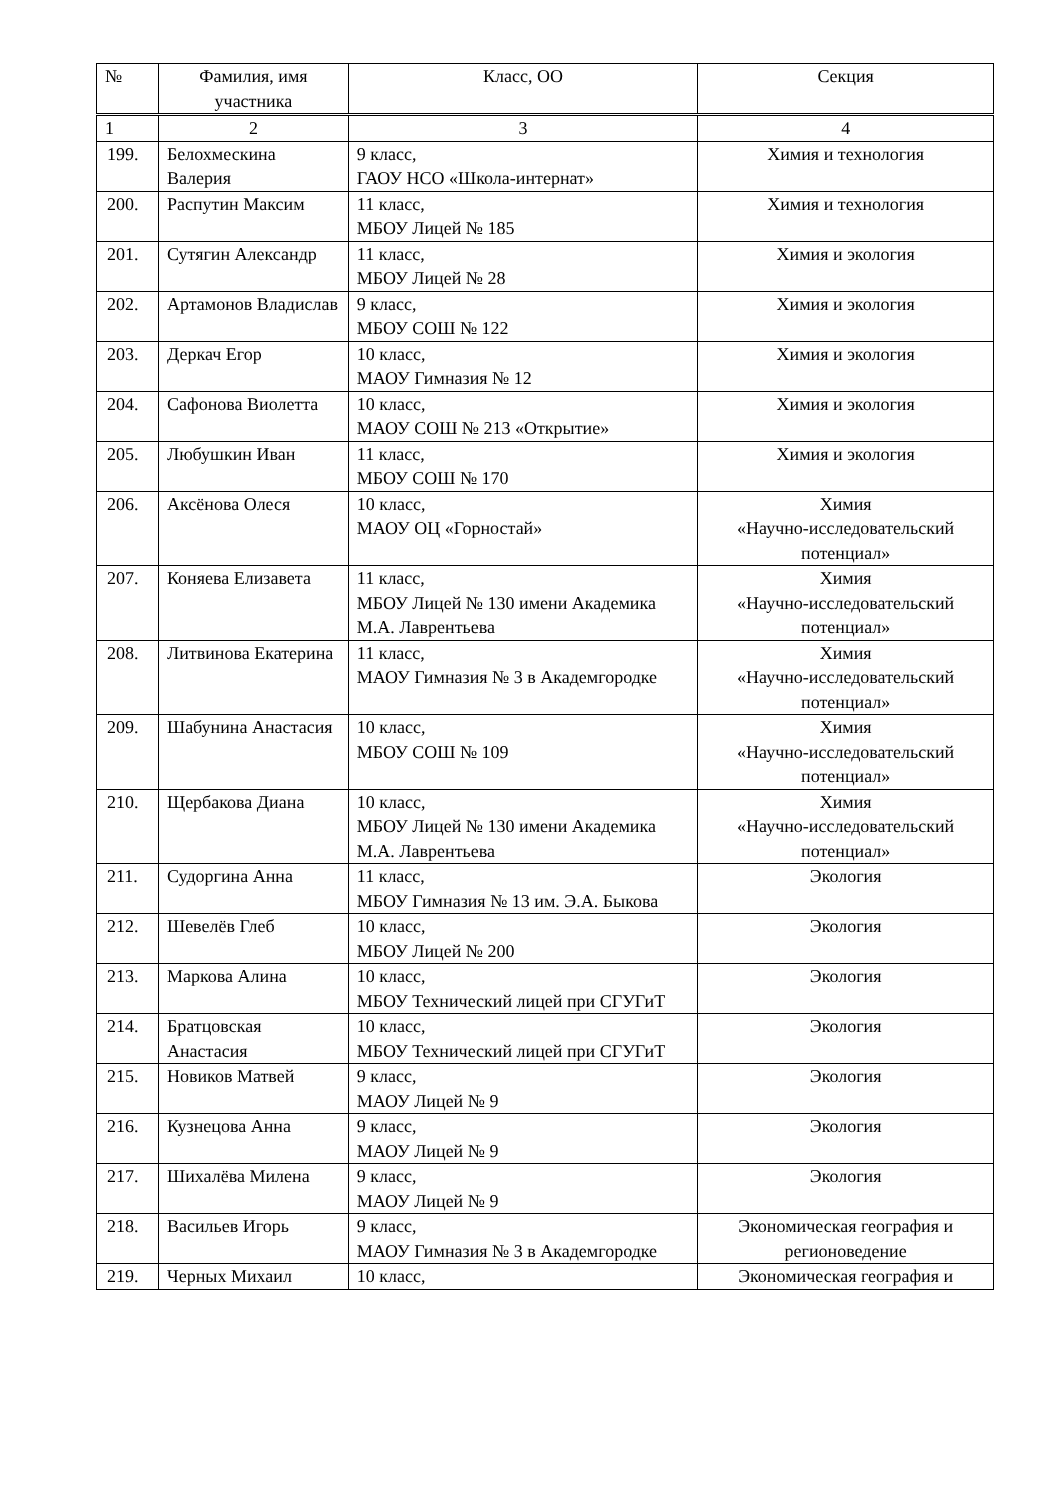| № | Фамилия, имя участника | Класс, ОО | Секция |
| --- | --- | --- | --- |
| 1 | 2 | 3 | 4 |
| 199. | Белохмескина Валерия | 9 класс, ГАОУ НСО «Школа-интернат» | Химия и технология |
| 200. | Распутин Максим | 11 класс, МБОУ Лицей № 185 | Химия и технология |
| 201. | Сутягин Александр | 11 класс, МБОУ Лицей № 28 | Химия и экология |
| 202. | Артамонов Владислав | 9 класс, МБОУ СОШ № 122 | Химия и экология |
| 203. | Деркач Егор | 10 класс, МАОУ Гимназия № 12 | Химия и экология |
| 204. | Сафонова Виолетта | 10 класс, МАОУ СОШ № 213 «Открытие» | Химия и экология |
| 205. | Любушкин Иван | 11 класс, МБОУ СОШ № 170 | Химия и экология |
| 206. | Аксёнова Олеся | 10 класс, МАОУ ОЦ «Горностай» | Химия «Научно-исследовательский потенциал» |
| 207. | Коняева Елизавета | 11 класс, МБОУ Лицей № 130 имени Академика М.А. Лаврентьева | Химия «Научно-исследовательский потенциал» |
| 208. | Литвинова Екатерина | 11 класс, МАОУ Гимназия № 3 в Академгородке | Химия «Научно-исследовательский потенциал» |
| 209. | Шабунина Анастасия | 10 класс, МБОУ СОШ № 109 | Химия «Научно-исследовательский потенциал» |
| 210. | Щербакова Диана | 10 класс, МБОУ Лицей № 130 имени Академика М.А. Лаврентьева | Химия «Научно-исследовательский потенциал» |
| 211. | Судоргина Анна | 11 класс, МБОУ Гимназия № 13 им. Э.А. Быкова | Экология |
| 212. | Шевелёв Глеб | 10 класс, МБОУ Лицей № 200 | Экология |
| 213. | Маркова Алина | 10 класс, МБОУ Технический лицей при СГУГиТ | Экология |
| 214. | Братцовская Анастасия | 10 класс, МБОУ Технический лицей при СГУГиТ | Экология |
| 215. | Новиков Матвей | 9 класс, МАОУ Лицей № 9 | Экология |
| 216. | Кузнецова Анна | 9 класс, МАОУ Лицей № 9 | Экология |
| 217. | Шихалёва Милена | 9 класс, МАОУ Лицей № 9 | Экология |
| 218. | Васильев Игорь | 9 класс, МАОУ Гимназия № 3 в Академгородке | Экономическая география и регионоведение |
| 219. | Черных Михаил | 10 класс, | Экономическая география и |